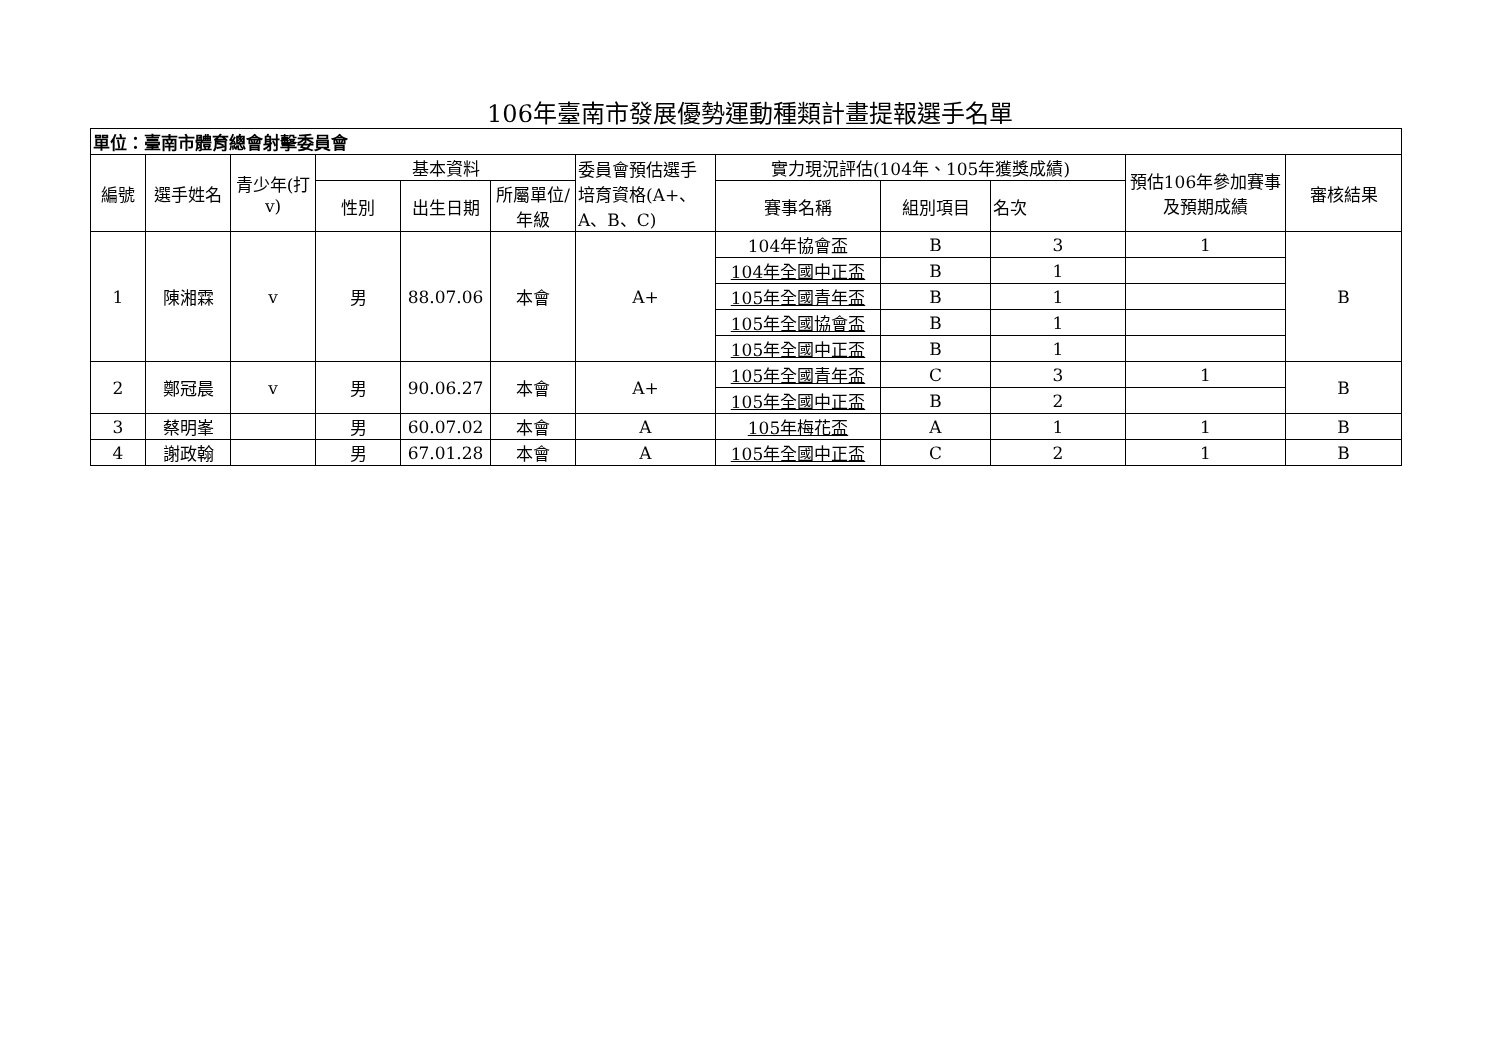106年臺南市發展優勢運動種類計畫提報選手名單
| 單位：臺南市體育總會射擊委員會 | | | | | | | | | | | |
| --- | --- | --- | --- | --- | --- | --- | --- | --- | --- | --- | --- |
| 編號 | 選手姓名 | 青少年(打v) | 基本資料 | | | 委員會預估選手培育資格(A+、A、B、C) | 實力現況評估(104年、105年獲獎成績) | | | 預估106年參加賽事及預期成績 | 審核結果 |
| | | | 性別 | 出生日期 | 所屬單位/年級 | | 賽事名稱 | 組別項目 | 名次 | | |
| 1 | 陳湘霖 | v | 男 | 88.07.06 | 本會 | A+ | 104年協會盃 | B | 3 | 1 | B |
| | | | | | | | 104年全國中正盃 | B | 1 | | |
| | | | | | | | 105年全國青年盃 | B | 1 | | |
| | | | | | | | 105年全國協會盃 | B | 1 | | |
| | | | | | | | 105年全國中正盃 | B | 1 | | |
| 2 | 鄭冠晨 | v | 男 | 90.06.27 | 本會 | A+ | 105年全國青年盃 | C | 3 | 1 | B |
| | | | | | | | 105年全國中正盃 | B | 2 | | |
| 3 | 蔡明峯 | | 男 | 60.07.02 | 本會 | A | 105年梅花盃 | A | 1 | 1 | B |
| 4 | 謝政翰 | | 男 | 67.01.28 | 本會 | A | 105年全國中正盃 | C | 2 | 1 | B |